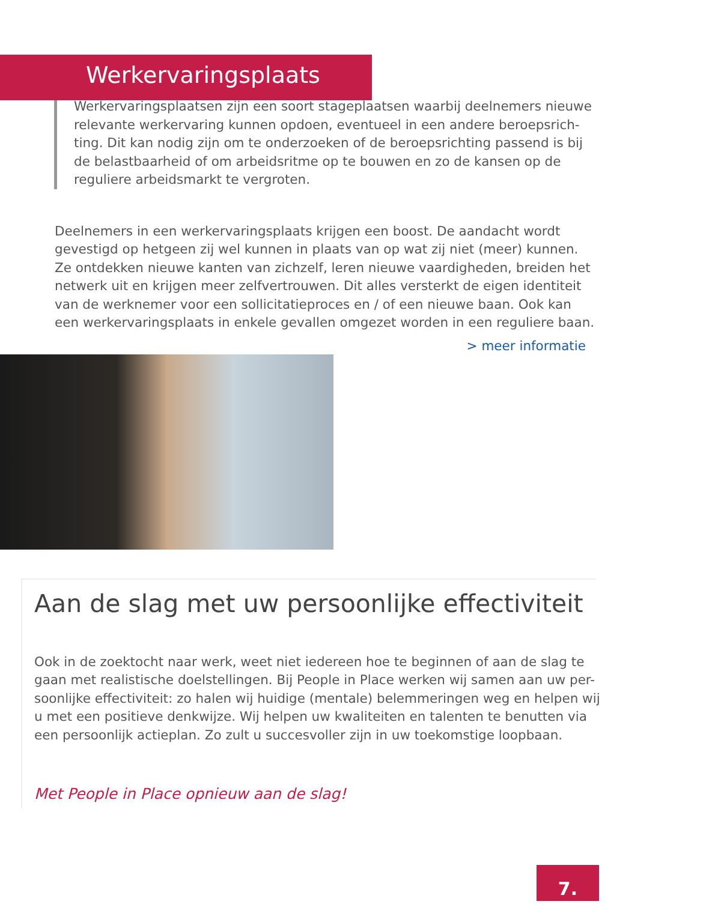Werkervaringsplaats
Werkervaringsplaatsen zijn een soort stageplaatsen waarbij deelnemers nieuwe relevante werkervaring kunnen opdoen, eventueel in een andere beroepsrich-ting. Dit kan nodig zijn om te onderzoeken of de beroepsrichting passend is bij de belastbaarheid of om arbeidsritme op te bouwen en zo de kansen op de reguliere arbeidsmarkt te vergroten.
Deelnemers in een werkervaringsplaats krijgen een boost. De aandacht wordt gevestigd op hetgeen zij wel kunnen in plaats van op wat zij niet (meer) kunnen. Ze ontdekken nieuwe kanten van zichzelf, leren nieuwe vaardigheden, breiden het netwerk uit en krijgen meer zelfvertrouwen. Dit alles versterkt de eigen identiteit van de werknemer voor een sollicitatieproces en / of een nieuwe baan. Ook kan een werkervaringsplaats in enkele gevallen omgezet worden in een reguliere baan.
> meer informatie
Aan de slag met uw persoonlijke effectiviteit
Ook in de zoektocht naar werk, weet niet iedereen hoe te beginnen of aan de slag te gaan met realistische doelstellingen. Bij People in Place werken wij samen aan uw per-soonlijke effectiviteit: zo halen wij huidige (mentale) belemmeringen weg en helpen wij u met een positieve denkwijze. Wij helpen uw kwaliteiten en talenten te benutten via een persoonlijk actieplan. Zo zult u succesvoller zijn in uw toekomstige loopbaan.
Met People in Place opnieuw aan de slag!
7.